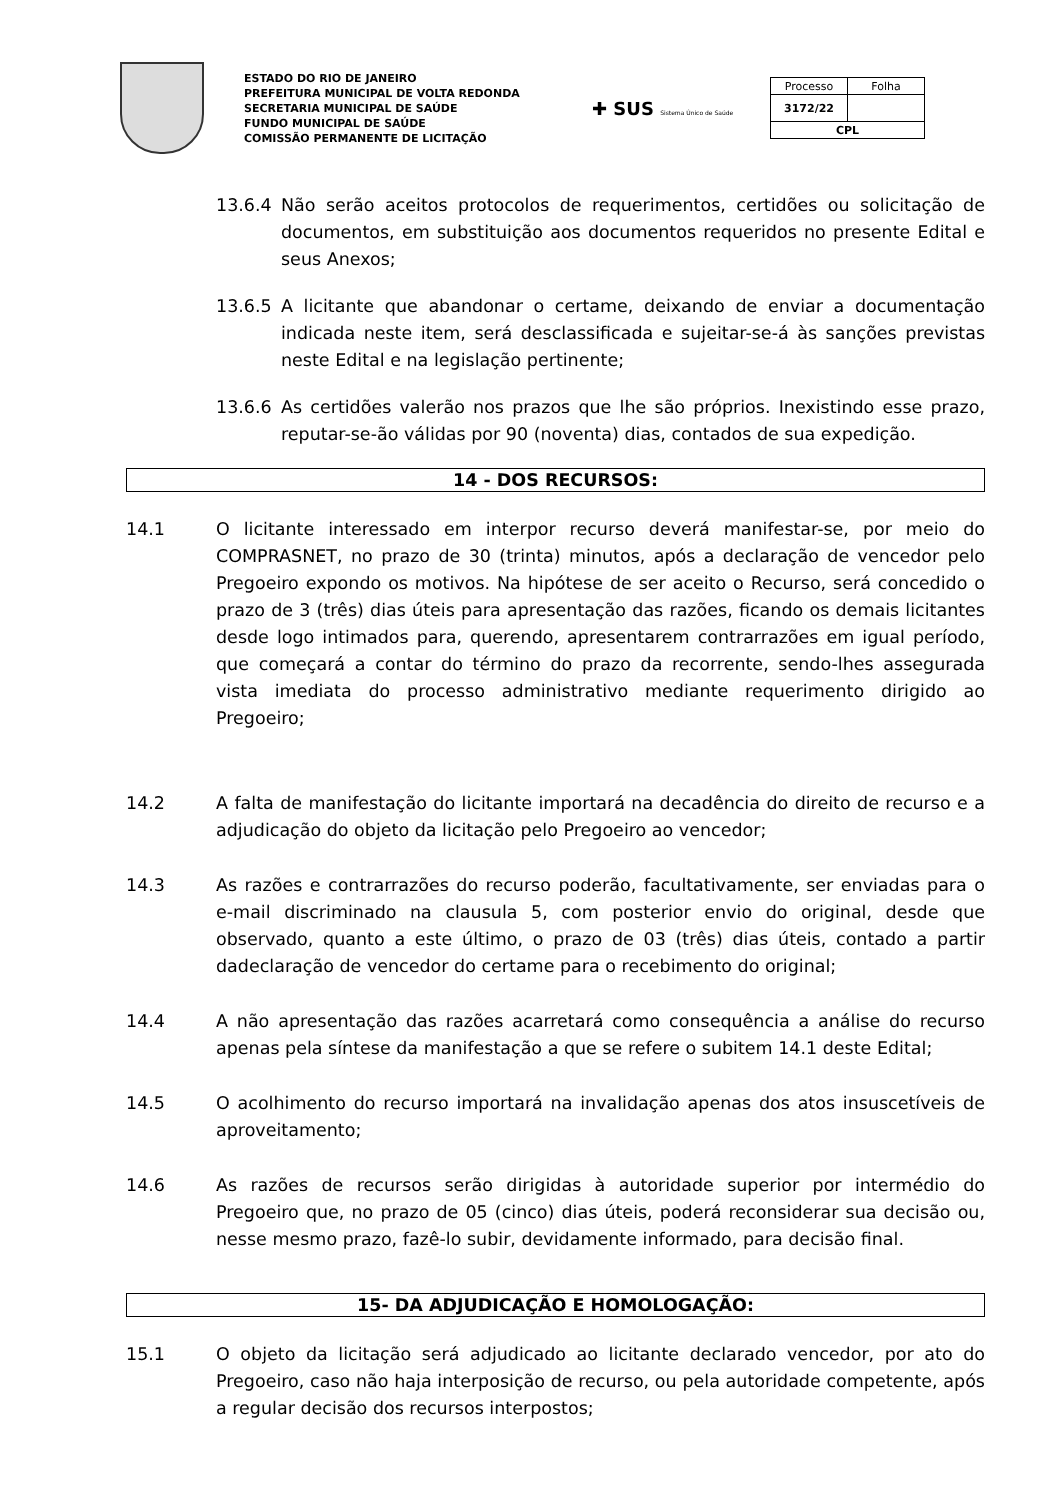ESTADO DO RIO DE JANEIRO
PREFEITURA MUNICIPAL DE VOLTA REDONDA
SECRETARIA MUNICIPAL DE SAÚDE
FUNDO MUNICIPAL DE SAÚDE
COMISSÃO PERMANENTE DE LICITAÇÃO
✚ SUS Sistema Único de Saúde
| Processo | Folha |
| 3172/22 | |
| CPL | |
13.6.4 Não serão aceitos protocolos de requerimentos, certidões ou solicitação de documentos, em substituição aos documentos requeridos no presente Edital e seus Anexos;
13.6.5 A licitante que abandonar o certame, deixando de enviar a documentação indicada neste item, será desclassificada e sujeitar-se-á às sanções previstas neste Edital e na legislação pertinente;
13.6.6 As certidões valerão nos prazos que lhe são próprios. Inexistindo esse prazo, reputar-se-ão válidas por 90 (noventa) dias, contados de sua expedição.
14 - DOS RECURSOS:
14.1 O licitante interessado em interpor recurso deverá manifestar-se, por meio do COMPRASNET, no prazo de 30 (trinta) minutos, após a declaração de vencedor pelo Pregoeiro expondo os motivos. Na hipótese de ser aceito o Recurso, será concedido o prazo de 3 (três) dias úteis para apresentação das razões, ficando os demais licitantes desde logo intimados para, querendo, apresentarem contrarrazões em igual período, que começará a contar do término do prazo da recorrente, sendo-lhes assegurada vista imediata do processo administrativo mediante requerimento dirigido ao Pregoeiro;
14.2 A falta de manifestação do licitante importará na decadência do direito de recurso e a adjudicação do objeto da licitação pelo Pregoeiro ao vencedor;
14.3 As razões e contrarrazões do recurso poderão, facultativamente, ser enviadas para o e-mail discriminado na clausula 5, com posterior envio do original, desde que observado, quanto a este último, o prazo de 03 (três) dias úteis, contado a partir dadeclaração de vencedor do certame para o recebimento do original;
14.4 A não apresentação das razões acarretará como consequência a análise do recurso apenas pela síntese da manifestação a que se refere o subitem 14.1 deste Edital;
14.5 O acolhimento do recurso importará na invalidação apenas dos atos insuscetíveis de aproveitamento;
14.6 As razões de recursos serão dirigidas à autoridade superior por intermédio do Pregoeiro que, no prazo de 05 (cinco) dias úteis, poderá reconsiderar sua decisão ou, nesse mesmo prazo, fazê-lo subir, devidamente informado, para decisão final.
15- DA ADJUDICAÇÃO E HOMOLOGAÇÃO:
15.1 O objeto da licitação será adjudicado ao licitante declarado vencedor, por ato do Pregoeiro, caso não haja interposição de recurso, ou pela autoridade competente, após a regular decisão dos recursos interpostos;